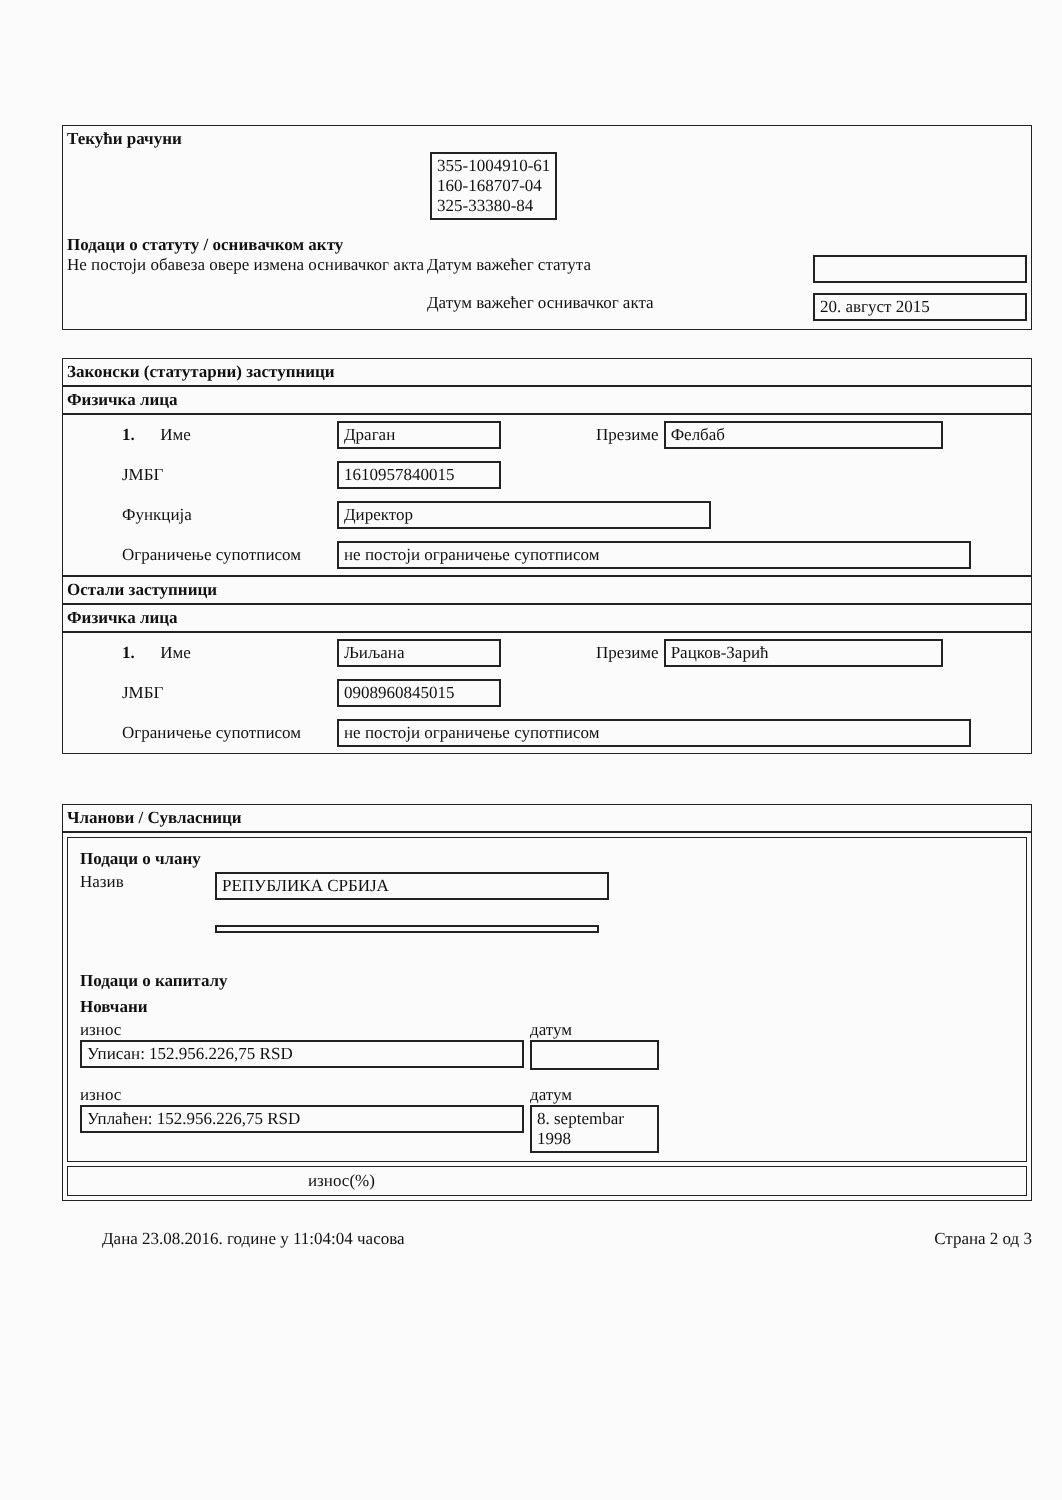Текући рачуни
355-1004910-61
160-168707-04
325-33380-84
Подаци о статуту / оснивачком акту
Не постоји обавеза овере измена оснивачког акта
Датум важећег статута
Датум важећег оснивачког акта 20. август 2015
Законски (статутарни) заступници
Физичка лица
1. Име Драган Презиме Фелбаб
ЈМБГ 1610957840015
Функција Директор
Ограничење супотписом не постоји ограничење супотписом
Остали заступници
Физичка лица
1. Име Љиљана Презиме Рацков-Зарић
ЈМБГ 0908960845015
Ограничење супотписом не постоји ограничење супотписом
Чланови / Сувласници
Подаци о члану
Назив РЕПУБЛИКА СРБИЈА
Подаци о капиталу
Новчани
износ
Уписан: 152.956.226,75 RSD
датум
износ
Уплаћен: 152.956.226,75 RSD
датум
8. septembar 1998
износ(%)
Дана 23.08.2016. године у 11:04:04 часова Страна 2 од 3